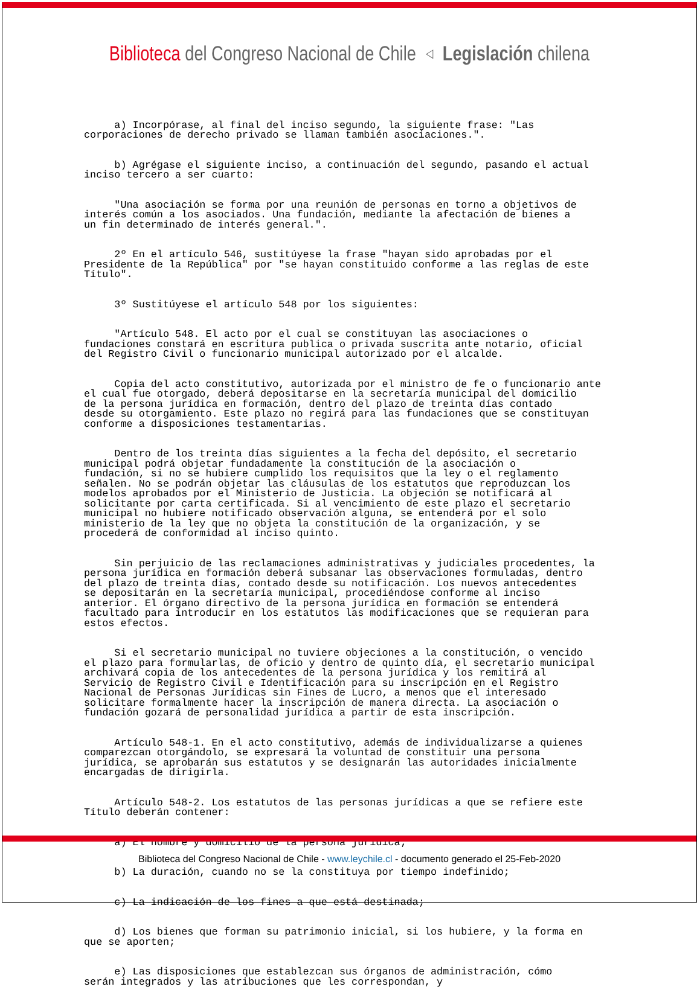Biblioteca del Congreso Nacional de Chile ◁ Legislación chilena
a) Incorpórase, al final del inciso segundo, la siguiente frase: "Las corporaciones de derecho privado se llaman también asociaciones.".
b) Agrégase el siguiente inciso, a continuación del segundo, pasando el actual inciso tercero a ser cuarto:
"Una asociación se forma por una reunión de personas en torno a objetivos de interés común a los asociados. Una fundación, mediante la afectación de bienes a un fin determinado de interés general.".
2º En el artículo 546, sustitúyese la frase "hayan sido aprobadas por el Presidente de la República" por "se hayan constituido conforme a las reglas de este Título".
3º Sustitúyese el artículo 548 por los siguientes:
"Artículo 548. El acto por el cual se constituyan las asociaciones o fundaciones constará en escritura publica o privada suscrita ante notario, oficial del Registro Civil o funcionario municipal autorizado por el alcalde.
Copia del acto constitutivo, autorizada por el ministro de fe o funcionario ante el cual fue otorgado, deberá depositarse en la secretaría municipal del domicilio de la persona jurídica en formación, dentro del plazo de treinta días contado desde su otorgamiento. Este plazo no regirá para las fundaciones que se constituyan conforme a disposiciones testamentarias.
Dentro de los treinta días siguientes a la fecha del depósito, el secretario municipal podrá objetar fundadamente la constitución de la asociación o fundación, si no se hubiere cumplido los requisitos que la ley o el reglamento señalen. No se podrán objetar las cláusulas de los estatutos que reproduzcan los modelos aprobados por el Ministerio de Justicia. La objeción se notificará al solicitante por carta certificada. Si al vencimiento de este plazo el secretario municipal no hubiere notificado observación alguna, se entenderá por el solo ministerio de la ley que no objeta la constitución de la organización, y se procederá de conformidad al inciso quinto.
Sin perjuicio de las reclamaciones administrativas y judiciales procedentes, la persona jurídica en formación deberá subsanar las observaciones formuladas, dentro del plazo de treinta días, contado desde su notificación. Los nuevos antecedentes se depositarán en la secretaría municipal, procediéndose conforme al inciso anterior. El órgano directivo de la persona jurídica en formación se entenderá facultado para introducir en los estatutos las modificaciones que se requieran para estos efectos.
Si el secretario municipal no tuviere objeciones a la constitución, o vencido el plazo para formularlas, de oficio y dentro de quinto día, el secretario municipal archivará copia de los antecedentes de la persona jurídica y los remitirá al Servicio de Registro Civil e Identificación para su inscripción en el Registro Nacional de Personas Jurídicas sin Fines de Lucro, a menos que el interesado solicitare formalmente hacer la inscripción de manera directa. La asociación o fundación gozará de personalidad jurídica a partir de esta inscripción.
Artículo 548-1. En el acto constitutivo, además de individualizarse a quienes comparezcan otorgándolo, se expresará la voluntad de constituir una persona jurídica, se aprobarán sus estatutos y se designarán las autoridades inicialmente encargadas de dirigirla.
Artículo 548-2. Los estatutos de las personas jurídicas a que se refiere este Título deberán contener:
a) El nombre y domicilio de la persona jurídica;
b) La duración, cuando no se la constituya por tiempo indefinido;
c) La indicación de los fines a que está destinada;
d) Los bienes que forman su patrimonio inicial, si los hubiere, y la forma en que se aporten;
e) Las disposiciones que establezcan sus órganos de administración, cómo serán integrados y las atribuciones que les correspondan, y
Biblioteca del Congreso Nacional de Chile - www.leychile.cl - documento generado el 25-Feb-2020